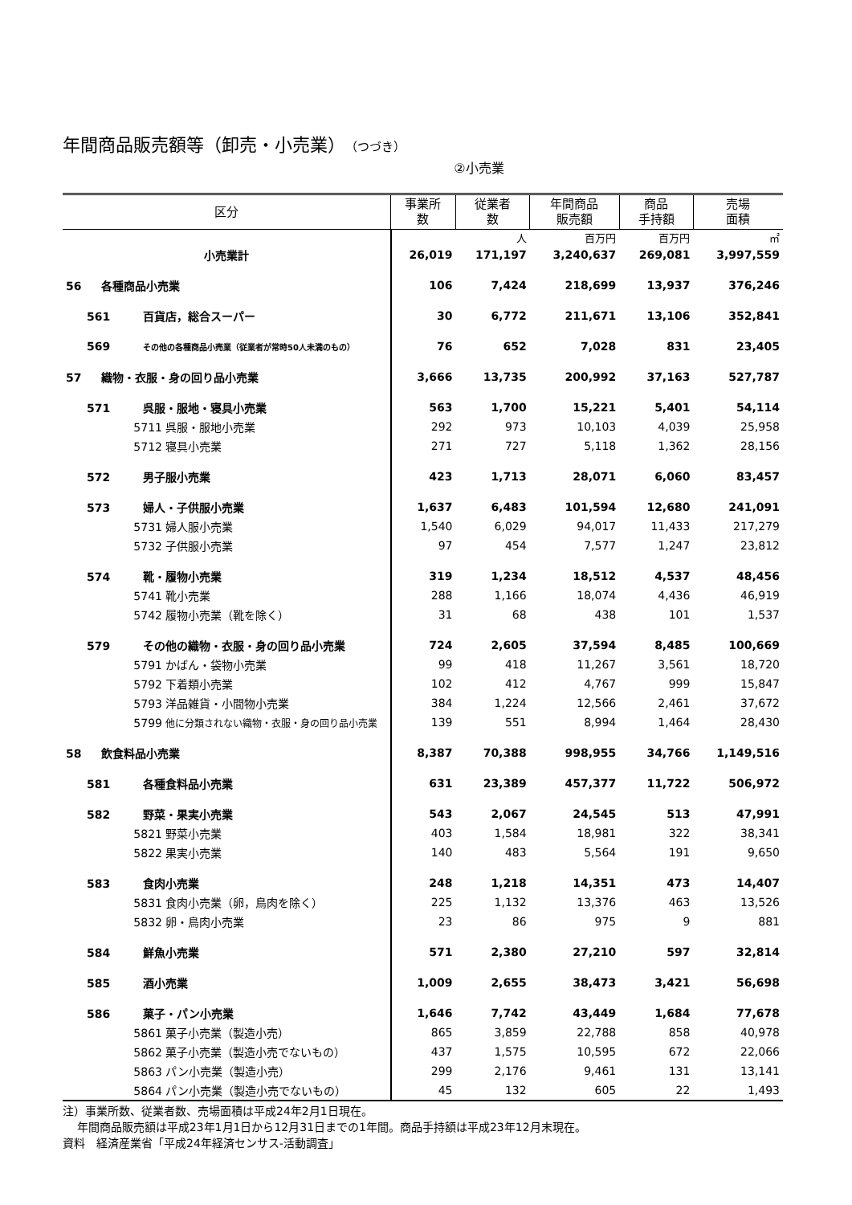年間商品販売額等（卸売・小売業）（つづき）
②小売業
| 区分 | 事業所 数 | 従業者 数 | 年間商品 販売額 | 商品 手持額 | 売場 面積 |
| --- | --- | --- | --- | --- | --- |
| | | 人 | 百万円 | 百万円 | ㎡ |
| 小売業計 | 26,019 | 171,197 | 3,240,637 | 269,081 | 3,997,559 |
| 56 各種商品小売業 | 106 | 7,424 | 218,699 | 13,937 | 376,246 |
| 561 百貨店，総合スーパー | 30 | 6,772 | 211,671 | 13,106 | 352,841 |
| 569 その他の各種商品小売業（従業者が常時50人未満のもの） | 76 | 652 | 7,028 | 831 | 23,405 |
| 57 織物・衣服・身の回り品小売業 | 3,666 | 13,735 | 200,992 | 37,163 | 527,787 |
| 571 呉服・服地・寝具小売業 | 563 | 1,700 | 15,221 | 5,401 | 54,114 |
| 5711 呉服・服地小売業 | 292 | 973 | 10,103 | 4,039 | 25,958 |
| 5712 寝具小売業 | 271 | 727 | 5,118 | 1,362 | 28,156 |
| 572 男子服小売業 | 423 | 1,713 | 28,071 | 6,060 | 83,457 |
| 573 婦人・子供服小売業 | 1,637 | 6,483 | 101,594 | 12,680 | 241,091 |
| 5731 婦人服小売業 | 1,540 | 6,029 | 94,017 | 11,433 | 217,279 |
| 5732 子供服小売業 | 97 | 454 | 7,577 | 1,247 | 23,812 |
| 574 靴・履物小売業 | 319 | 1,234 | 18,512 | 4,537 | 48,456 |
| 5741 靴小売業 | 288 | 1,166 | 18,074 | 4,436 | 46,919 |
| 5742 履物小売業（靴を除く） | 31 | 68 | 438 | 101 | 1,537 |
| 579 その他の織物・衣服・身の回り品小売業 | 724 | 2,605 | 37,594 | 8,485 | 100,669 |
| 5791 かばん・袋物小売業 | 99 | 418 | 11,267 | 3,561 | 18,720 |
| 5792 下着類小売業 | 102 | 412 | 4,767 | 999 | 15,847 |
| 5793 洋品雑貨・小間物小売業 | 384 | 1,224 | 12,566 | 2,461 | 37,672 |
| 5799 他に分類されない織物・衣服・身の回り品小売業 | 139 | 551 | 8,994 | 1,464 | 28,430 |
| 58 飲食料品小売業 | 8,387 | 70,388 | 998,955 | 34,766 | 1,149,516 |
| 581 各種食料品小売業 | 631 | 23,389 | 457,377 | 11,722 | 506,972 |
| 582 野菜・果実小売業 | 543 | 2,067 | 24,545 | 513 | 47,991 |
| 5821 野菜小売業 | 403 | 1,584 | 18,981 | 322 | 38,341 |
| 5822 果実小売業 | 140 | 483 | 5,564 | 191 | 9,650 |
| 583 食肉小売業 | 248 | 1,218 | 14,351 | 473 | 14,407 |
| 5831 食肉小売業（卵，鳥肉を除く） | 225 | 1,132 | 13,376 | 463 | 13,526 |
| 5832 卵・鳥肉小売業 | 23 | 86 | 975 | 9 | 881 |
| 584 鮮魚小売業 | 571 | 2,380 | 27,210 | 597 | 32,814 |
| 585 酒小売業 | 1,009 | 2,655 | 38,473 | 3,421 | 56,698 |
| 586 菓子・パン小売業 | 1,646 | 7,742 | 43,449 | 1,684 | 77,678 |
| 5861 菓子小売業（製造小売） | 865 | 3,859 | 22,788 | 858 | 40,978 |
| 5862 菓子小売業（製造小売でないもの） | 437 | 1,575 | 10,595 | 672 | 22,066 |
| 5863 パン小売業（製造小売） | 299 | 2,176 | 9,461 | 131 | 13,141 |
| 5864 パン小売業（製造小売でないもの） | 45 | 132 | 605 | 22 | 1,493 |
注）事業所数、従業者数、売場面積は平成24年2月1日現在。
年間商品販売額は平成23年1月1日から12月31日までの1年間。商品手持額は平成23年12月末現在。
資料　経済産業省「平成24年経済センサス‐活動調査」